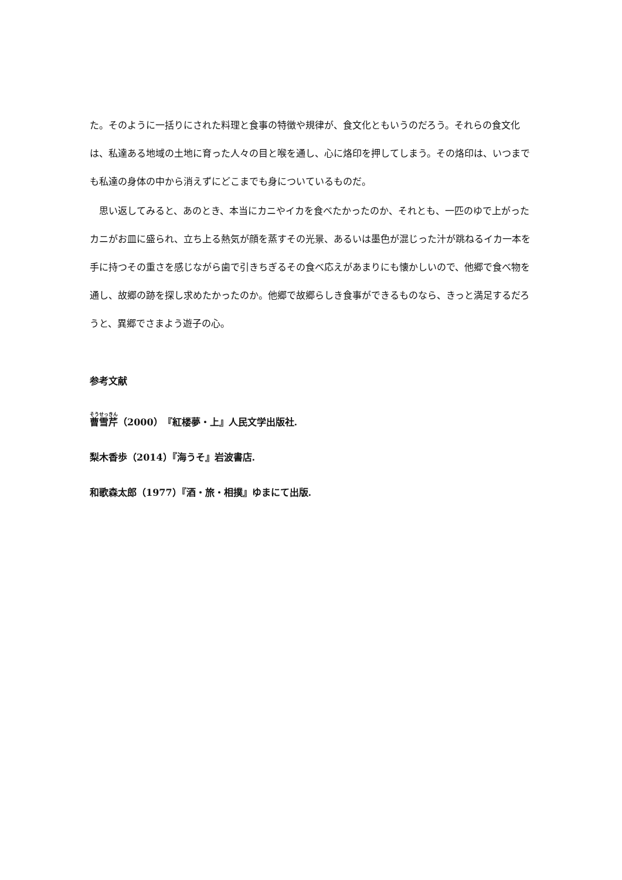た。そのように一括りにされた料理と食事の特徴や規律が、食文化ともいうのだろう。それらの食文化は、私達ある地域の土地に育った人々の目と喉を通し、心に烙印を押してしまう。その烙印は、いつまでも私達の身体の中から消えずにどこまでも身についているものだ。
　思い返してみると、あのとき、本当にカニやイカを食べたかったのか、それとも、一匹のゆで上がったカニがお皿に盛られ、立ち上る熱気が顔を蒸すその光景、あるいは墨色が混じった汁が跳ねるイカ一本を手に持つその重さを感じながら歯で引きちぎるその食べ応えがあまりにも懐かしいので、他郷で食べ物を通し、故郷の跡を探し求めたかったのか。他郷で故郷らしき食事ができるものなら、きっと満足するだろうと、異郷でさまよう遊子の心。
参考文献
曹雪芹（2000）『紅楼夢・上』人民文学出版社.
梨木香歩（2014）『海うそ』岩波書店.
和歌森太郎（1977）『酒・旅・相撲』ゆまにて出版.